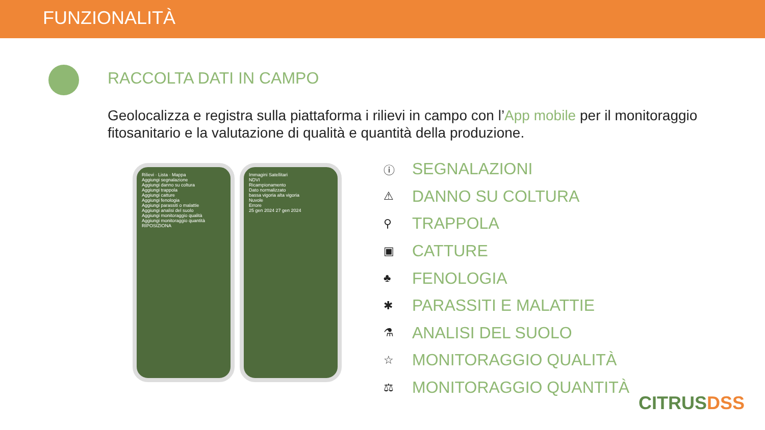FUNZIONALITÀ
RACCOLTA DATI IN CAMPO
Geolocalizza e registra sulla piattaforma i rilievi in campo con l’App mobile per il monitoraggio fitosanitario e la valutazione di qualità e quantità della produzione.
Rilievi · Lista · Mappa
Aggiungi segnalazione
Aggiungi danno su coltura
Aggiungi trappola
Aggiungi catture
Aggiungi fenologia
Aggiungi parassiti o malattie
Aggiungi analisi del suolo
Aggiungi monitoraggio qualità
Aggiungi monitoraggio quantità
RIPOSIZIONA
Immagini Satellitari
NDVI
Ricampionamento
Dato normalizzato
bassa vigoria alta vigoria
Nuvole
Errore
25 gen 2024 27 gen 2024
ⓘ SEGNALAZIONI
⚠ DANNO SU COLTURA
⚲ TRAPPOLA
▣ CATTURE
♣ FENOLOGIA
✱ PARASSITI E MALATTIE
⚗ ANALISI DEL SUOLO
☆ MONITORAGGIO QUALITÀ
⚖ MONITORAGGIO QUANTITÀ
CITRUSDSS